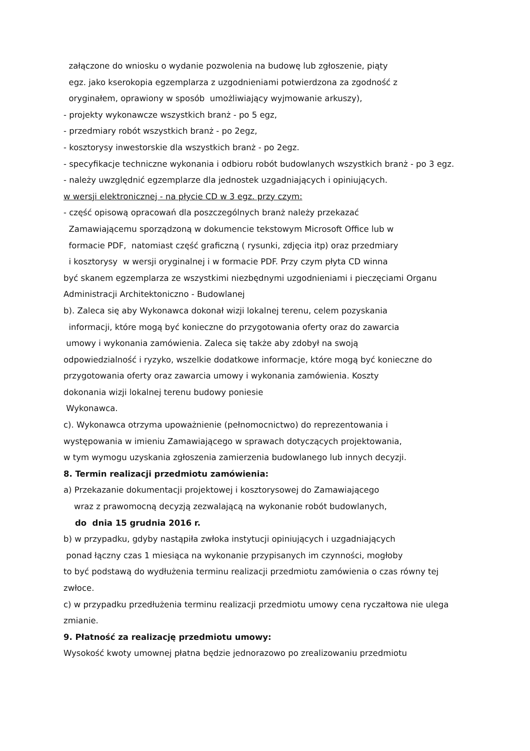załączone do wniosku o wydanie pozwolenia na budowę lub zgłoszenie, piąty
egz. jako kserokopia egzemplarza z uzgodnieniami potwierdzona za zgodność z
oryginałem, oprawiony w sposób umożliwiający wyjmowanie arkuszy),
- projekty wykonawcze wszystkich branż - po 5 egz,
- przedmiary robót wszystkich branż - po 2egz,
- kosztorysy inwestorskie dla wszystkich branż - po 2egz.
- specyfikacje techniczne wykonania i odbioru robót budowlanych wszystkich branż - po 3 egz.
- należy uwzględnić egzemplarze dla jednostek uzgadniających i opiniujących.
w wersji elektronicznej - na płycie CD w 3 egz. przy czym:
- część opisową opracowań dla poszczególnych branż należy przekazać
Zamawiającemu sporządzoną w dokumencie tekstowym Microsoft Office lub w
formacie PDF, natomiast część graficzną ( rysunki, zdjęcia itp) oraz przedmiary
i kosztorysy w wersji oryginalnej i w formacie PDF. Przy czym płyta CD winna
być skanem egzemplarza ze wszystkimi niezbędnymi uzgodnieniami i pieczęciami Organu Administracji Architektoniczno - Budowlanej
b). Zaleca się aby Wykonawca dokonał wizji lokalnej terenu, celem pozyskania
informacji, które mogą być konieczne do przygotowania oferty oraz do zawarcia
umowy i wykonania zamówienia. Zaleca się także aby zdobył na swoją
odpowiedzialność i ryzyko, wszelkie dodatkowe informacje, które mogą być konieczne do przygotowania oferty oraz zawarcia umowy i wykonania zamówienia. Koszty
dokonania wizji lokalnej terenu budowy poniesie
Wykonawca.
c). Wykonawca otrzyma upoważnienie (pełnomocnictwo) do reprezentowania i
występowania w imieniu Zamawiającego w sprawach dotyczących projektowania,
w tym wymogu uzyskania zgłoszenia zamierzenia budowlanego lub innych decyzji.
8. Termin realizacji przedmiotu zamówienia:
a) Przekazanie dokumentacji projektowej i kosztorysowej do Zamawiającego
wraz z prawomocną decyzją zezwalającą na wykonanie robót budowlanych,
do dnia 15 grudnia 2016 r.
b) w przypadku, gdyby nastąpiła zwłoka instytucji opiniujących i uzgadniających
ponad łączny czas 1 miesiąca na wykonanie przypisanych im czynności, mogłoby
to być podstawą do wydłużenia terminu realizacji przedmiotu zamówienia o czas równy tej zwłoce.
c) w przypadku przedłużenia terminu realizacji przedmiotu umowy cena ryczałtowa nie ulega zmianie.
9. Płatność za realizację przedmiotu umowy:
Wysokość kwoty umownej płatna będzie jednorazowo po zrealizowaniu przedmiotu